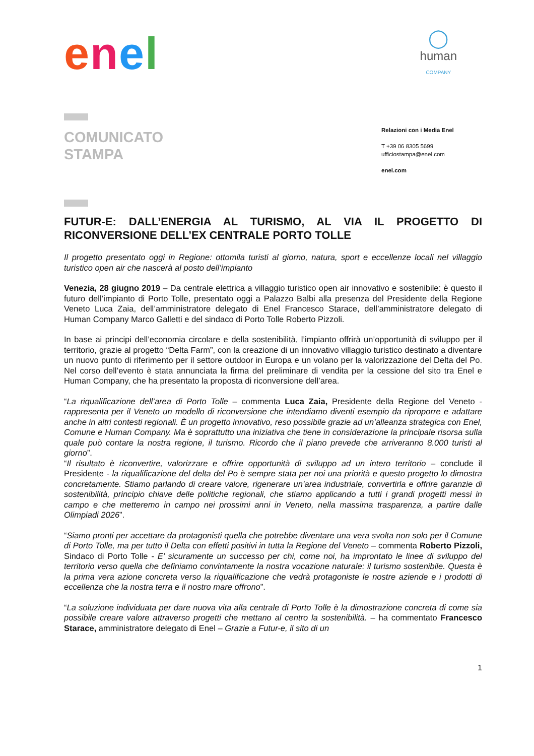enel
◯
human
COMPANY
COMUNICATO
STAMPA
Relazioni con i Media Enel
T +39 06 8305 5699
ufficiostampa@enel.com
enel.com
FUTUR-E: DALL’ENERGIA AL TURISMO, AL VIA IL PROGETTO DI RICONVERSIONE DELL’EX CENTRALE PORTO TOLLE
Il progetto presentato oggi in Regione: ottomila turisti al giorno, natura, sport e eccellenze locali nel villaggio turistico open air che nascerà al posto dell’impianto
Venezia, 28 giugno 2019 – Da centrale elettrica a villaggio turistico open air innovativo e sostenibile: è questo il futuro dell’impianto di Porto Tolle, presentato oggi a Palazzo Balbi alla presenza del Presidente della Regione Veneto Luca Zaia, dell’amministratore delegato di Enel Francesco Starace, dell’amministratore delegato di Human Company Marco Galletti e del sindaco di Porto Tolle Roberto Pizzoli.
In base ai principi dell’economia circolare e della sostenibilità, l’impianto offrirà un’opportunità di sviluppo per il territorio, grazie al progetto “Delta Farm”, con la creazione di un innovativo villaggio turistico destinato a diventare un nuovo punto di riferimento per il settore outdoor in Europa e un volano per la valorizzazione del Delta del Po. Nel corso dell’evento è stata annunciata la firma del preliminare di vendita per la cessione del sito tra Enel e Human Company, che ha presentato la proposta di riconversione dell’area.
“La riqualificazione dell’area di Porto Tolle – commenta Luca Zaia, Presidente della Regione del Veneto - rappresenta per il Veneto un modello di riconversione che intendiamo diventi esempio da riproporre e adattare anche in altri contesti regionali. È un progetto innovativo, reso possibile grazie ad un’alleanza strategica con Enel, Comune e Human Company. Ma è soprattutto una iniziativa che tiene in considerazione la principale risorsa sulla quale può contare la nostra regione, il turismo. Ricordo che il piano prevede che arriveranno 8.000 turisti al giorno”.
“Il risultato è riconvertire, valorizzare e offrire opportunità di sviluppo ad un intero territorio – conclude il Presidente - la riqualificazione del delta del Po è sempre stata per noi una priorità e questo progetto lo dimostra concretamente. Stiamo parlando di creare valore, rigenerare un’area industriale, convertirla e offrire garanzie di sostenibilità, principio chiave delle politiche regionali, che stiamo applicando a tutti i grandi progetti messi in campo e che metteremo in campo nei prossimi anni in Veneto, nella massima trasparenza, a partire dalle Olimpiadi 2026”.
“Siamo pronti per accettare da protagonisti quella che potrebbe diventare una vera svolta non solo per il Comune di Porto Tolle, ma per tutto il Delta con effetti positivi in tutta la Regione del Veneto – commenta Roberto Pizzoli, Sindaco di Porto Tolle - E’ sicuramente un successo per chi, come noi, ha improntato le linee di sviluppo del territorio verso quella che definiamo convintamente la nostra vocazione naturale: il turismo sostenibile. Questa è la prima vera azione concreta verso la riqualificazione che vedrà protagoniste le nostre aziende e i prodotti di eccellenza che la nostra terra e il nostro mare offrono”.
“La soluzione individuata per dare nuova vita alla centrale di Porto Tolle è la dimostrazione concreta di come sia possibile creare valore attraverso progetti che mettano al centro la sostenibilità. – ha commentato Francesco Starace, amministratore delegato di Enel – Grazie a Futur-e, il sito di un
1